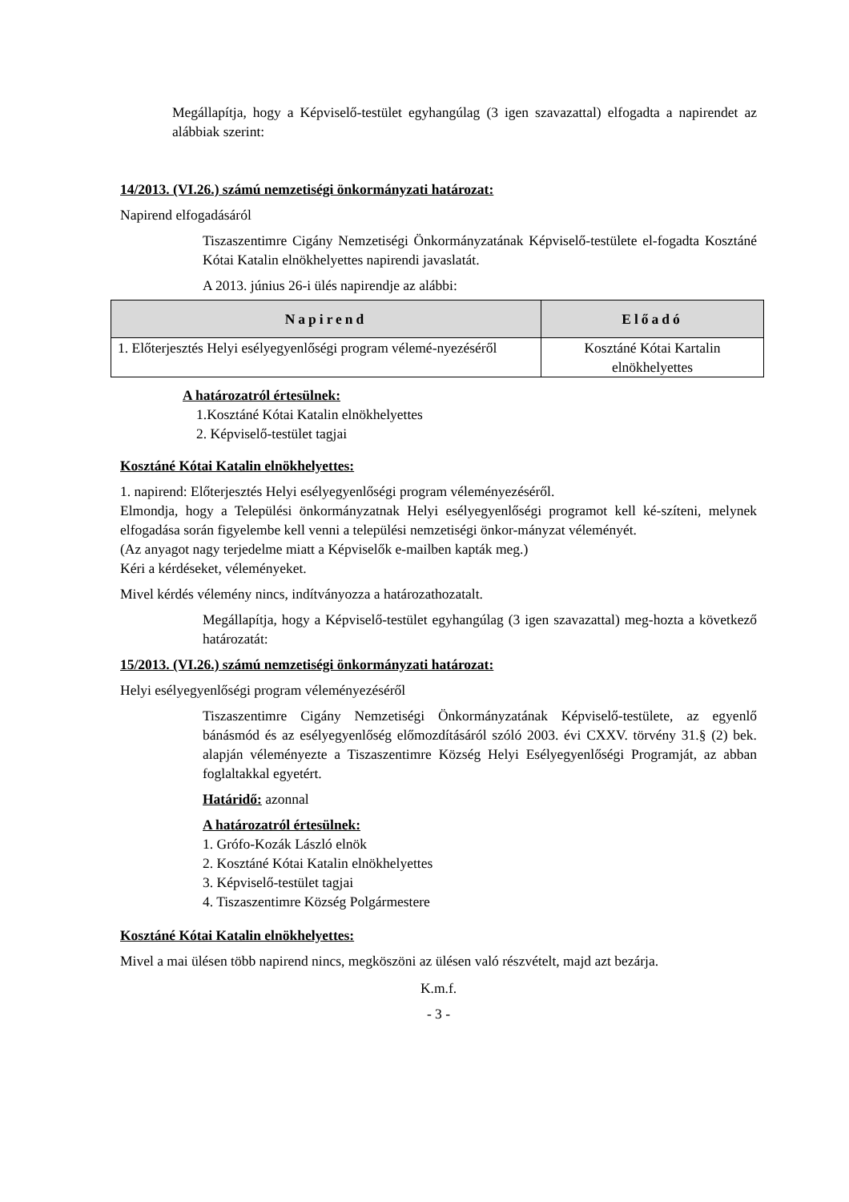Megállapítja, hogy a Képviselő-testület egyhangúlag (3 igen szavazattal) elfogadta a napirendet az alábbiak szerint:
14/2013. (VI.26.) számú nemzetiségi önkormányzati határozat:
Napirend elfogadásáról
Tiszaszentimre Cigány Nemzetiségi Önkormányzatának Képviselő-testülete el-fogadta Kosztáné Kótai Katalin elnökhelyettes napirendi javaslatát.
A 2013. június 26-i ülés napirendje az alábbi:
| Napirend | Előadó |
| --- | --- |
| 1. Előterjesztés Helyi esélyegyenlőségi program vélemé-nyezéséről | Kosztáné Kótai Kartalin elnökhelyettes |
A határozatról értesülnek:
1.Kosztáné Kótai Katalin elnökhelyettes
2. Képviselő-testület tagjai
Kosztáné Kótai Katalin elnökhelyettes:
1. napirend: Előterjesztés Helyi esélyegyenlőségi program véleményezéséről.
Elmondja, hogy a Települési önkormányzatnak Helyi esélyegyenlőségi programot kell ké-szíteni, melynek elfogadása során figyelembe kell venni a települési nemzetiségi önkor-mányzat véleményét.
(Az anyagot nagy terjedelme miatt a Képviselők e-mailben kapták meg.)
Kéri a kérdéseket, véleményeket.
Mivel kérdés vélemény nincs, indítványozza a határozathozatalt.
Megállapítja, hogy a Képviselő-testület egyhangúlag (3 igen szavazattal) meg-hozta a következő határozatát:
15/2013. (VI.26.) számú nemzetiségi önkormányzati határozat:
Helyi esélyegyenlőségi program véleményezéséről
Tiszaszentimre Cigány Nemzetiségi Önkormányzatának Képviselő-testülete, az egyenlő bánásmód és az esélyegyenlőség előmozdításáról szóló 2003. évi CXXV. törvény 31.§ (2) bek. alapján véleményezte a Tiszaszentimre Község Helyi Esélyegyenlőségi Programját, az abban foglaltakkal egyetért.
Határidő: azonnal
A határozatról értesülnek:
1. Grófo-Kozák László elnök
2. Kosztáné Kótai Katalin elnökhelyettes
3. Képviselő-testület tagjai
4. Tiszaszentimre Község Polgármestere
Kosztáné Kótai Katalin elnökhelyettes:
Mivel a mai ülésen több napirend nincs, megköszöni az ülésen való részvételt, majd azt bezárja.
K.m.f.
- 3 -